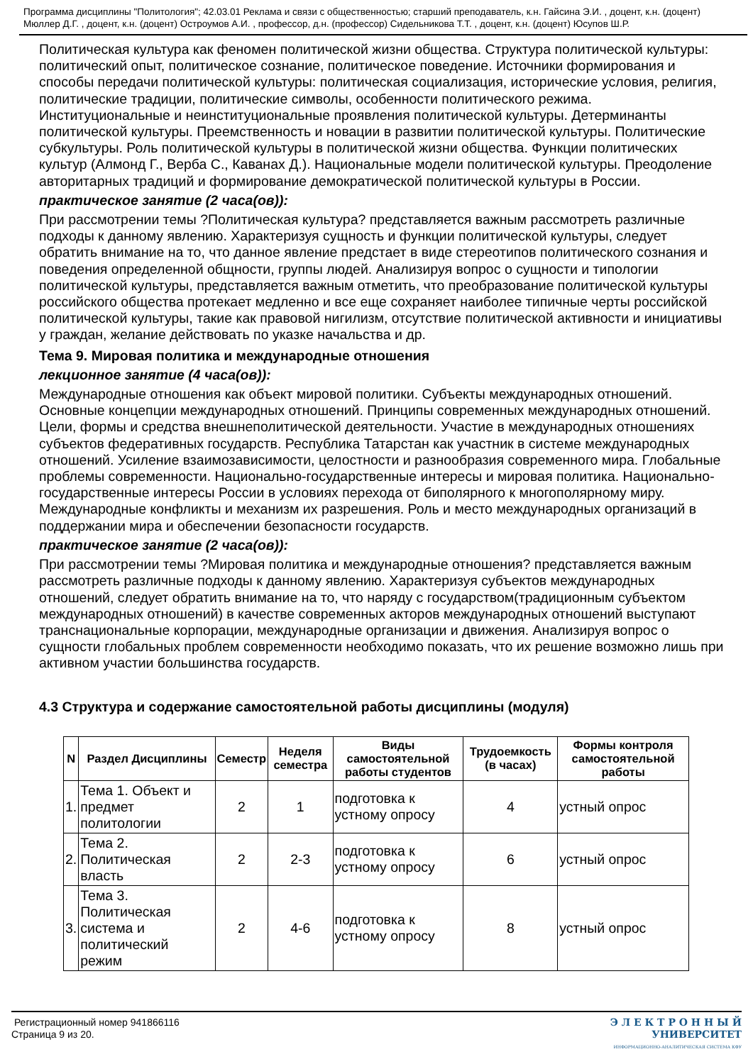Программа дисциплины "Политология"; 42.03.01 Реклама и связи с общественностью; старший преподаватель, к.н. Гайсина Э.И. , доцент, к.н. (доцент) Мюллер Д.Г. , доцент, к.н. (доцент) Остроумов А.И. , профессор, д.н. (профессор) Сидельникова Т.Т. , доцент, к.н. (доцент) Юсупов Ш.Р.
Политическая культура как феномен политической жизни общества. Структура политической культуры: политический опыт, политическое сознание, политическое поведение. Источники формирования и способы передачи политической культуры: политическая социализация, исторические условия, религия, политические традиции, политические символы, особенности политического режима. Институциональные и неинституциональные проявления политической культуры. Детерминанты политической культуры. Преемственность и новации в развитии политической культуры. Политические субкультуры. Роль политической культуры в политической жизни общества. Функции политических культур (Алмонд Г., Верба С., Каванах Д.). Национальные модели политической культуры. Преодоление авторитарных традиций и формирование демократической политической культуры в России.
практическое занятие (2 часа(ов)):
При рассмотрении темы ?Политическая культура? представляется важным рассмотреть различные подходы к данному явлению. Характеризуя сущность и функции политической культуры, следует обратить внимание на то, что данное явление предстает в виде стереотипов политического сознания и поведения определенной общности, группы людей. Анализируя вопрос о сущности и типологии политической культуры, представляется важным отметить, что преобразование политической культуры российского общества протекает медленно и все еще сохраняет наиболее типичные черты российской политической культуры, такие как правовой нигилизм, отсутствие политической активности и инициативы у граждан, желание действовать по указке начальства и др.
Тема 9. Мировая политика и международные отношения
лекционное занятие (4 часа(ов)):
Международные отношения как объект мировой политики. Субъекты международных отношений. Основные концепции международных отношений. Принципы современных международных отношений. Цели, формы и средства внешнеполитической деятельности. Участие в международных отношениях субъектов федеративных государств. Республика Татарстан как участник в системе международных отношений. Усиление взаимозависимости, целостности и разнообразия современного мира. Глобальные проблемы современности. Национально-государственные интересы и мировая политика. Национально-государственные интересы России в условиях перехода от биполярного к многополярному миру. Международные конфликты и механизм их разрешения. Роль и место международных организаций в поддержании мира и обеспечении безопасности государств.
практическое занятие (2 часа(ов)):
При рассмотрении темы ?Мировая политика и международные отношения? представляется важным рассмотреть различные подходы к данному явлению. Характеризуя субъектов международных отношений, следует обратить внимание на то, что наряду с государством(традиционным субъектом международных отношений) в качестве современных акторов международных отношений выступают транснациональные корпорации, международные организации и движения. Анализируя вопрос о сущности глобальных проблем современности необходимо показать, что их решение возможно лишь при активном участии большинства государств.
4.3 Структура и содержание самостоятельной работы дисциплины (модуля)
| N | Раздел Дисциплины | Семестр | Неделя семестра | Виды самостоятельной работы студентов | Трудоемкость (в часах) | Формы контроля самостоятельной работы |
| --- | --- | --- | --- | --- | --- | --- |
| 1. | Тема 1. Объект и предмет политологии | 2 | 1 | подготовка к устному опросу | 4 | устный опрос |
| 2. | Тема 2. Политическая власть | 2 | 2-3 | подготовка к устному опросу | 6 | устный опрос |
| 3. | Тема 3. Политическая система и политический режим | 2 | 4-6 | подготовка к устному опросу | 8 | устный опрос |
Регистрационный номер 941866116
Страница 9 из 20.
Э Л Е К Т Р О Н Н Ы Й
УНИВЕРСИТЕТ
ИНФОРМАЦИОННО-АНАЛИТИЧЕСКАЯ СИСТЕМА КФУ